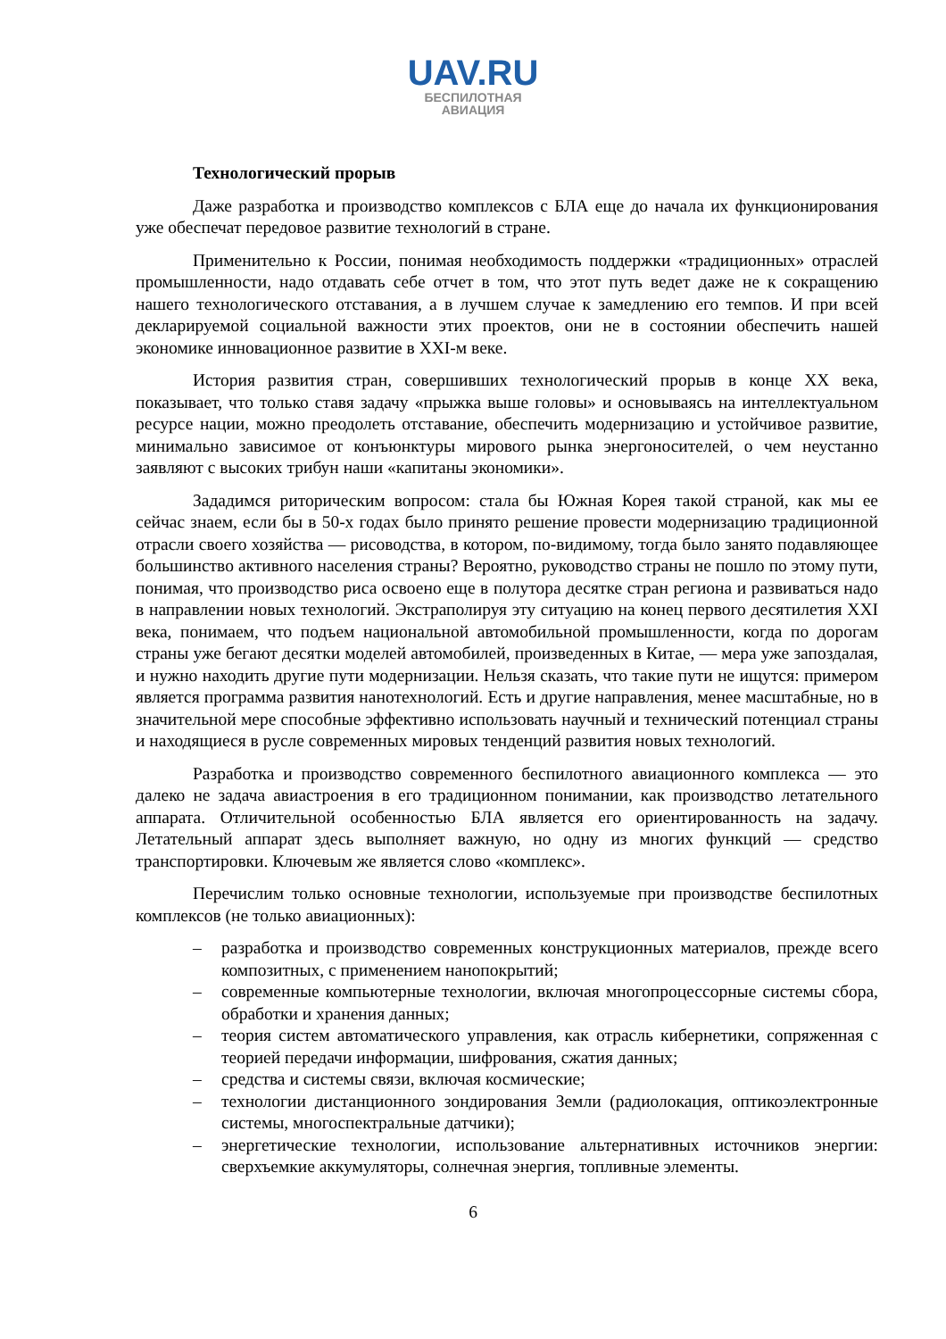UAV.RU
БЕСПИЛОТНАЯ
АВИАЦИЯ
Технологический прорыв
Даже разработка и производство комплексов с БЛА еще до начала их функционирования уже обеспечат передовое развитие технологий в стране.
Применительно к России, понимая необходимость поддержки «традиционных» отраслей промышленности, надо отдавать себе отчет в том, что этот путь ведет даже не к сокращению нашего технологического отставания, а в лучшем случае к замедлению его темпов. И при всей декларируемой социальной важности этих проектов, они не в состоянии обеспечить нашей экономике инновационное развитие в XXI-м веке.
История развития стран, совершивших технологический прорыв в конце XX века, показывает, что только ставя задачу «прыжка выше головы» и основываясь на интеллектуальном ресурсе нации, можно преодолеть отставание, обеспечить модернизацию и устойчивое развитие, минимально зависимое от конъюнктуры мирового рынка энергоносителей, о чем неустанно заявляют с высоких трибун наши «капитаны экономики».
Зададимся риторическим вопросом: стала бы Южная Корея такой страной, как мы ее сейчас знаем, если бы в 50-х годах было принято решение провести модернизацию традиционной отрасли своего хозяйства — рисоводства, в котором, по-видимому, тогда было занято подавляющее большинство активного населения страны? Вероятно, руководство страны не пошло по этому пути, понимая, что производство риса освоено еще в полутора десятке стран региона и развиваться надо в направлении новых технологий. Экстраполируя эту ситуацию на конец первого десятилетия XXI века, понимаем, что подъем национальной автомобильной промышленности, когда по дорогам страны уже бегают десятки моделей автомобилей, произведенных в Китае, — мера уже запоздалая, и нужно находить другие пути модернизации. Нельзя сказать, что такие пути не ищутся: примером является программа развития нанотехнологий. Есть и другие направления, менее масштабные, но в значительной мере способные эффективно использовать научный и технический потенциал страны и находящиеся в русле современных мировых тенденций развития новых технологий.
Разработка и производство современного беспилотного авиационного комплекса — это далеко не задача авиастроения в его традиционном понимании, как производство летательного аппарата. Отличительной особенностью БЛА является его ориентированность на задачу. Летательный аппарат здесь выполняет важную, но одну из многих функций — средство транспортировки. Ключевым же является слово «комплекс».
Перечислим только основные технологии, используемые при производстве беспилотных комплексов (не только авиационных):
– разработка и производство современных конструкционных материалов, прежде всего композитных, с применением нанопокрытий;
– современные компьютерные технологии, включая многопроцессорные системы сбора, обработки и хранения данных;
– теория систем автоматического управления, как отрасль кибернетики, сопряженная с теорией передачи информации, шифрования, сжатия данных;
– средства и системы связи, включая космические;
– технологии дистанционного зондирования Земли (радиолокация, оптикоэлектронные системы, многоспектральные датчики);
– энергетические технологии, использование альтернативных источников энергии: сверхъемкие аккумуляторы, солнечная энергия, топливные элементы.
6